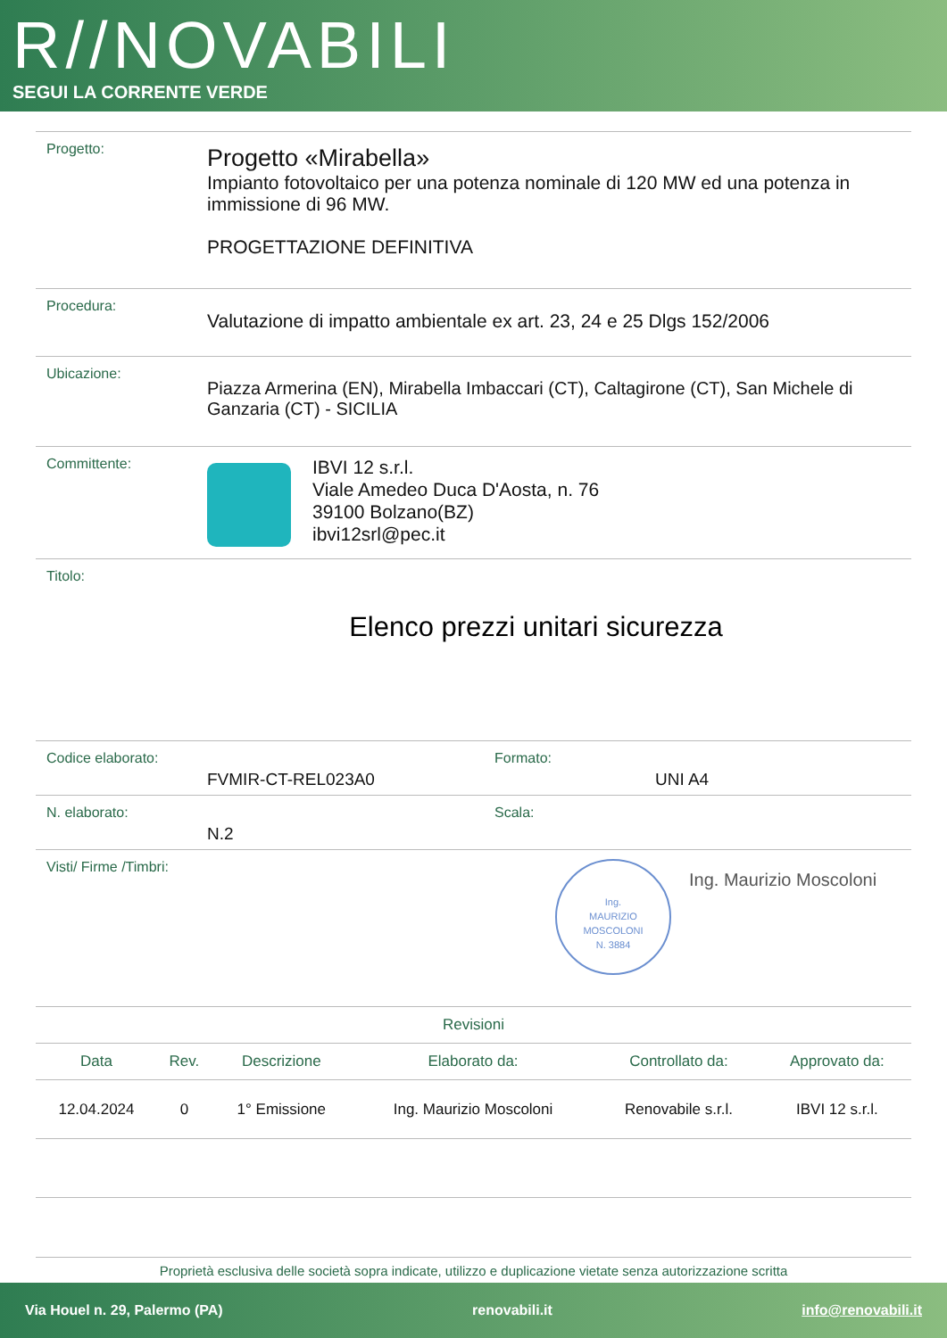R//NOVABILI
SEGUI LA CORRENTE VERDE
Progetto:
Progetto «Mirabella»
Impianto fotovoltaico per una potenza nominale di 120 MW ed una potenza in immissione di 96 MW.
PROGETTAZIONE DEFINITIVA
Procedura:
Valutazione di impatto ambientale ex art. 23, 24 e 25 Dlgs 152/2006
Ubicazione:
Piazza Armerina (EN), Mirabella Imbaccari (CT), Caltagirone (CT), San Michele di Ganzaria (CT) - SICILIA
Committente:
IBVI 12 s.r.l.
Viale Amedeo Duca D'Aosta, n. 76
39100 Bolzano(BZ)
ibvi12srl@pec.it
Titolo:
Elenco prezzi unitari sicurezza
Codice elaborato:
FVMIR-CT-REL023A0
Formato:
UNI A4
N. elaborato:
N.2
Scala:
Visti/ Firme /Timbri:
Ing.
MAURIZIO
MOSCOLONI
N. 3884
Ing. Maurizio Moscoloni
| Revisioni | | | | | |
| --- | --- | --- | --- | --- | --- |
| Data | Rev. | Descrizione | Elaborato da: | Controllato da: | Approvato da: |
| 12.04.2024 | 0 | 1° Emissione | Ing. Maurizio Moscoloni | Renovabile s.r.l. | IBVI 12 s.r.l. |
Proprietà esclusiva delle società sopra indicate, utilizzo e duplicazione vietate senza autorizzazione scritta
Via Houel n. 29, Palermo (PA) renovabili.it info@renovabili.it